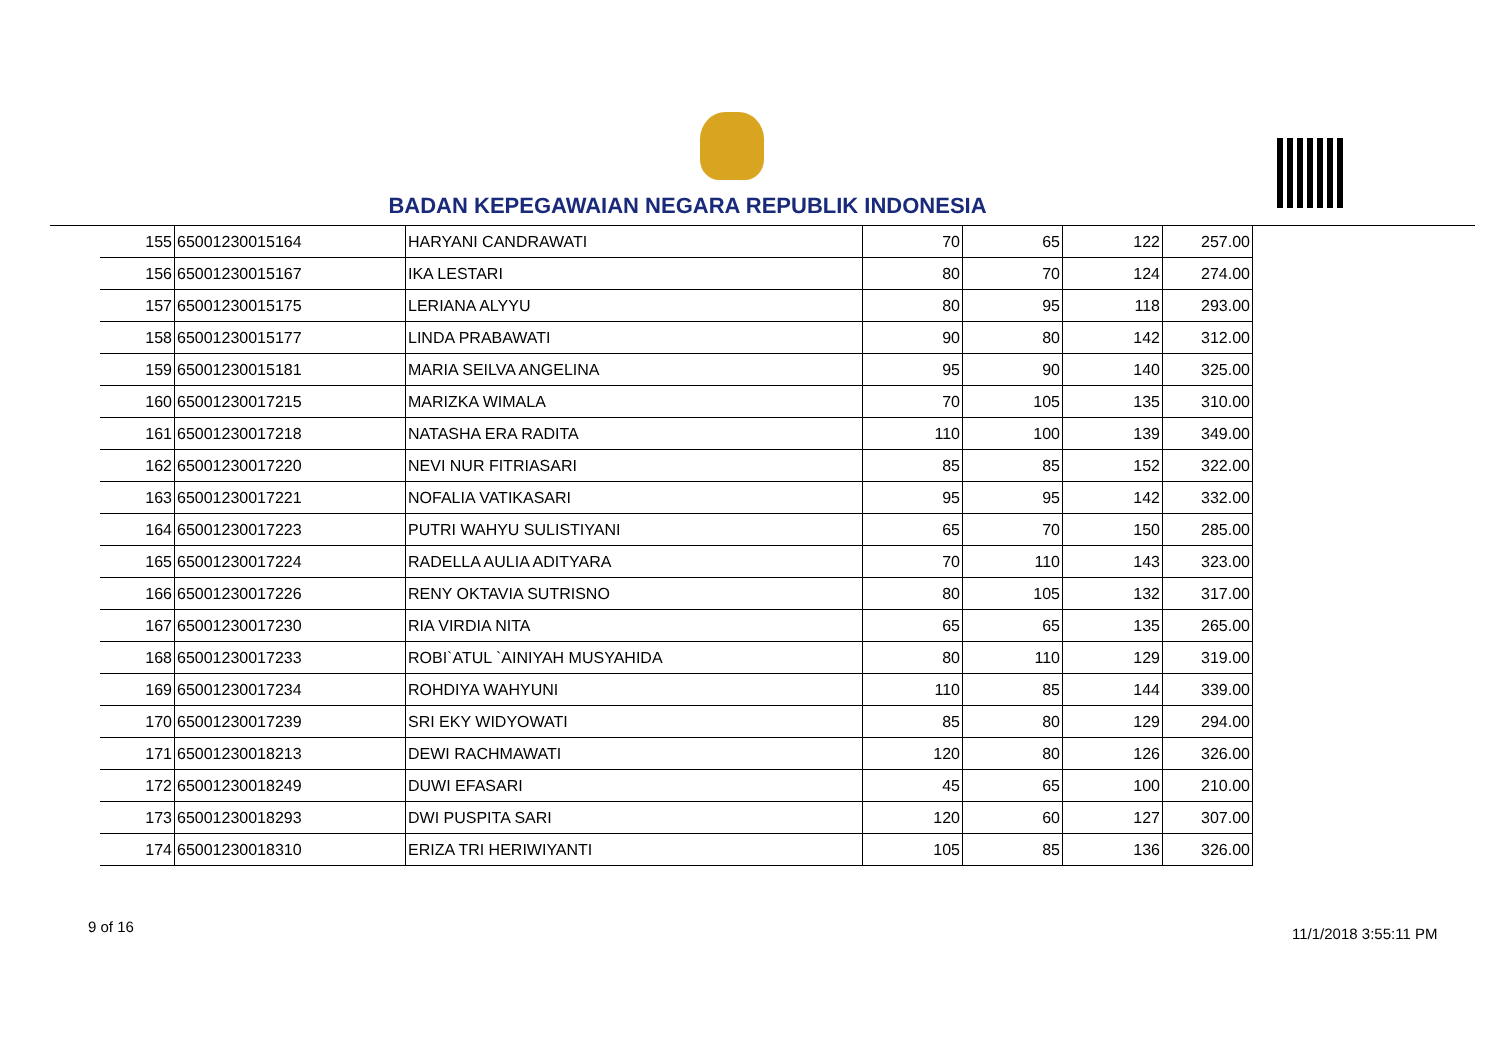BADAN KEPEGAWAIAN NEGARA REPUBLIK INDONESIA
| 155 | 65001230015164 | HARYANI CANDRAWATI | 70 | 65 | 122 | 257.00 |
| 156 | 65001230015167 | IKA LESTARI | 80 | 70 | 124 | 274.00 |
| 157 | 65001230015175 | LERIANA ALYYU | 80 | 95 | 118 | 293.00 |
| 158 | 65001230015177 | LINDA PRABAWATI | 90 | 80 | 142 | 312.00 |
| 159 | 65001230015181 | MARIA SEILVA ANGELINA | 95 | 90 | 140 | 325.00 |
| 160 | 65001230017215 | MARIZKA WIMALA | 70 | 105 | 135 | 310.00 |
| 161 | 65001230017218 | NATASHA ERA RADITA | 110 | 100 | 139 | 349.00 |
| 162 | 65001230017220 | NEVI NUR FITRIASARI | 85 | 85 | 152 | 322.00 |
| 163 | 65001230017221 | NOFALIA VATIKASARI | 95 | 95 | 142 | 332.00 |
| 164 | 65001230017223 | PUTRI WAHYU SULISTIYANI | 65 | 70 | 150 | 285.00 |
| 165 | 65001230017224 | RADELLA AULIA ADITYARA | 70 | 110 | 143 | 323.00 |
| 166 | 65001230017226 | RENY OKTAVIA SUTRISNO | 80 | 105 | 132 | 317.00 |
| 167 | 65001230017230 | RIA VIRDIA NITA | 65 | 65 | 135 | 265.00 |
| 168 | 65001230017233 | ROBI`ATUL `AINIYAH MUSYAHIDA | 80 | 110 | 129 | 319.00 |
| 169 | 65001230017234 | ROHDIYA WAHYUNI | 110 | 85 | 144 | 339.00 |
| 170 | 65001230017239 | SRI EKY WIDYOWATI | 85 | 80 | 129 | 294.00 |
| 171 | 65001230018213 | DEWI RACHMAWATI | 120 | 80 | 126 | 326.00 |
| 172 | 65001230018249 | DUWI EFASARI | 45 | 65 | 100 | 210.00 |
| 173 | 65001230018293 | DWI PUSPITA SARI | 120 | 60 | 127 | 307.00 |
| 174 | 65001230018310 | ERIZA TRI HERIWIYANTI | 105 | 85 | 136 | 326.00 |
9 of 16 11/1/2018 3:55:11 PM